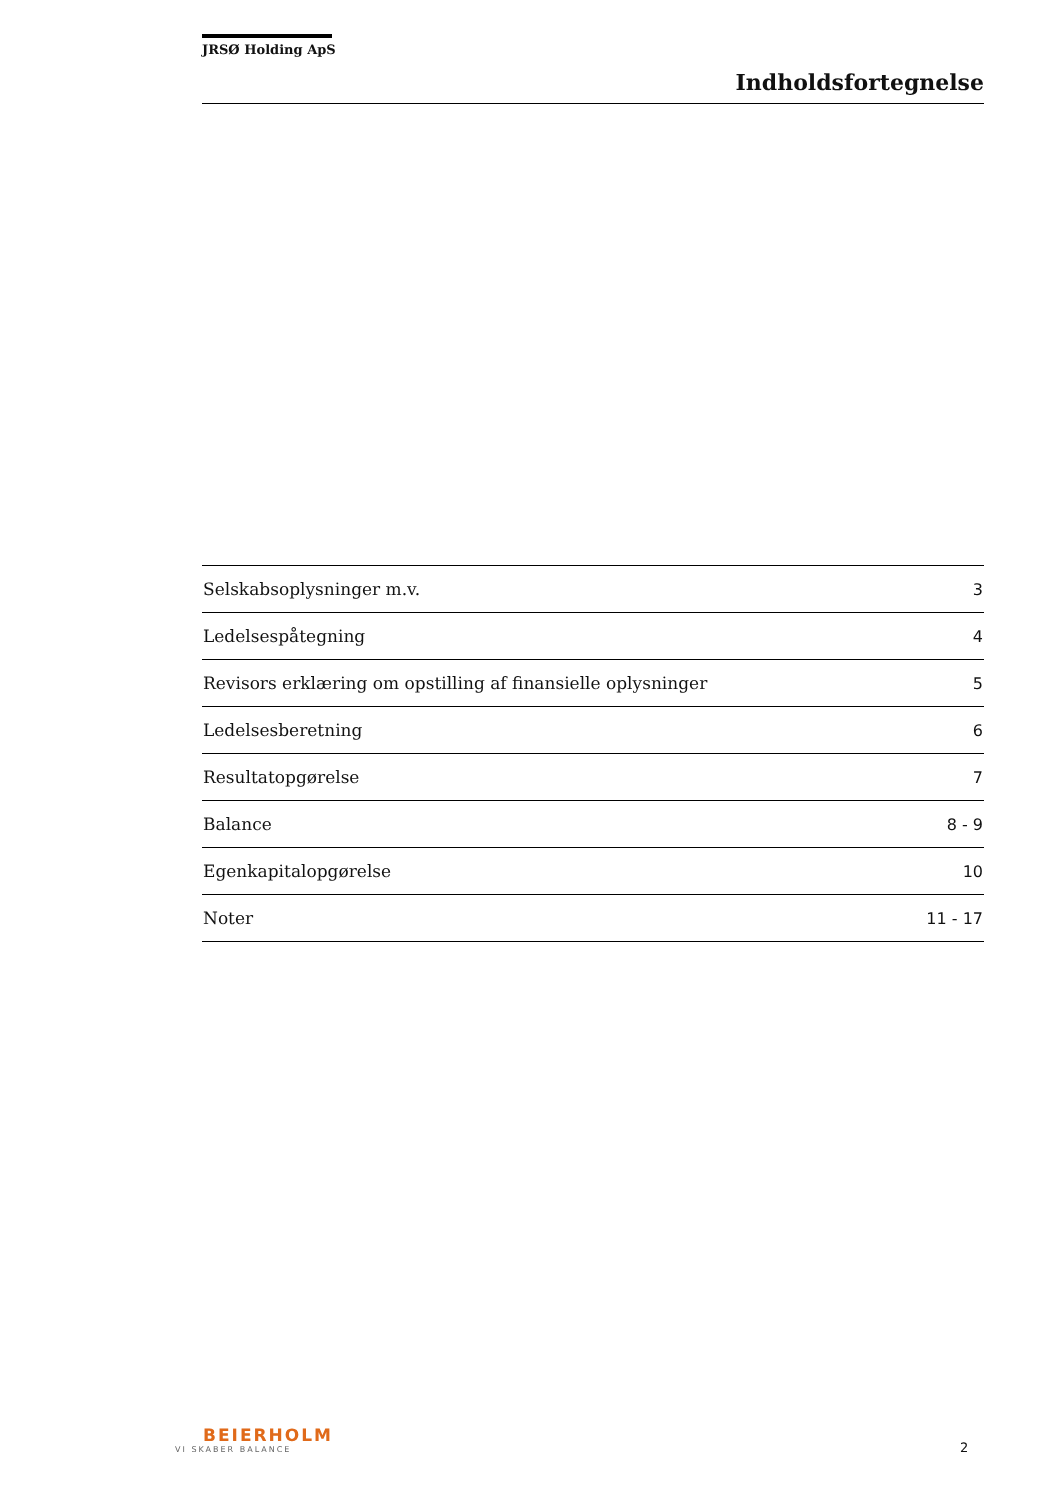JRSØ Holding ApS
Indholdsfortegnelse
| Selskabsoplysninger m.v. | 3 |
| Ledelsespåtegning | 4 |
| Revisors erklæring om opstilling af finansielle oplysninger | 5 |
| Ledelsesberetning | 6 |
| Resultatopgørelse | 7 |
| Balance | 8 - 9 |
| Egenkapitalopgørelse | 10 |
| Noter | 11 - 17 |
BEIERHOLM
VI SKABER BALANCE
2